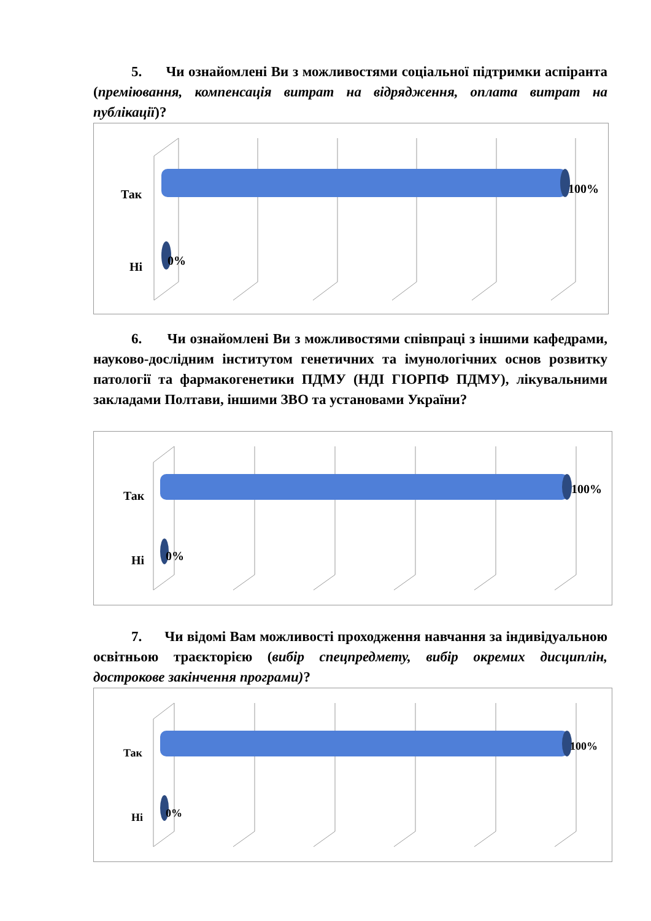5. Чи ознайомлені Ви з можливостями соціальної підтримки аспіранта (преміювання, компенсація витрат на відрядження, оплата витрат на публікації)?
Так
Ні
100%
0%
6. Чи ознайомлені Ви з можливостями співпраці з іншими кафедрами, науково-дослідним інститутом генетичних та імунологічних основ розвитку патології та фармакогенетики ПДМУ (НДІ ГІОРПФ ПДМУ), лікувальними закладами Полтави, іншими ЗВО та установами України?
Так
Ні
100%
0%
7. Чи відомі Вам можливості проходження навчання за індивідуальною освітньою траєкторією (вибір спецпредмету, вибір окремих дисциплін, дострокове закінчення програми)?
Так
Ні
100%
0%